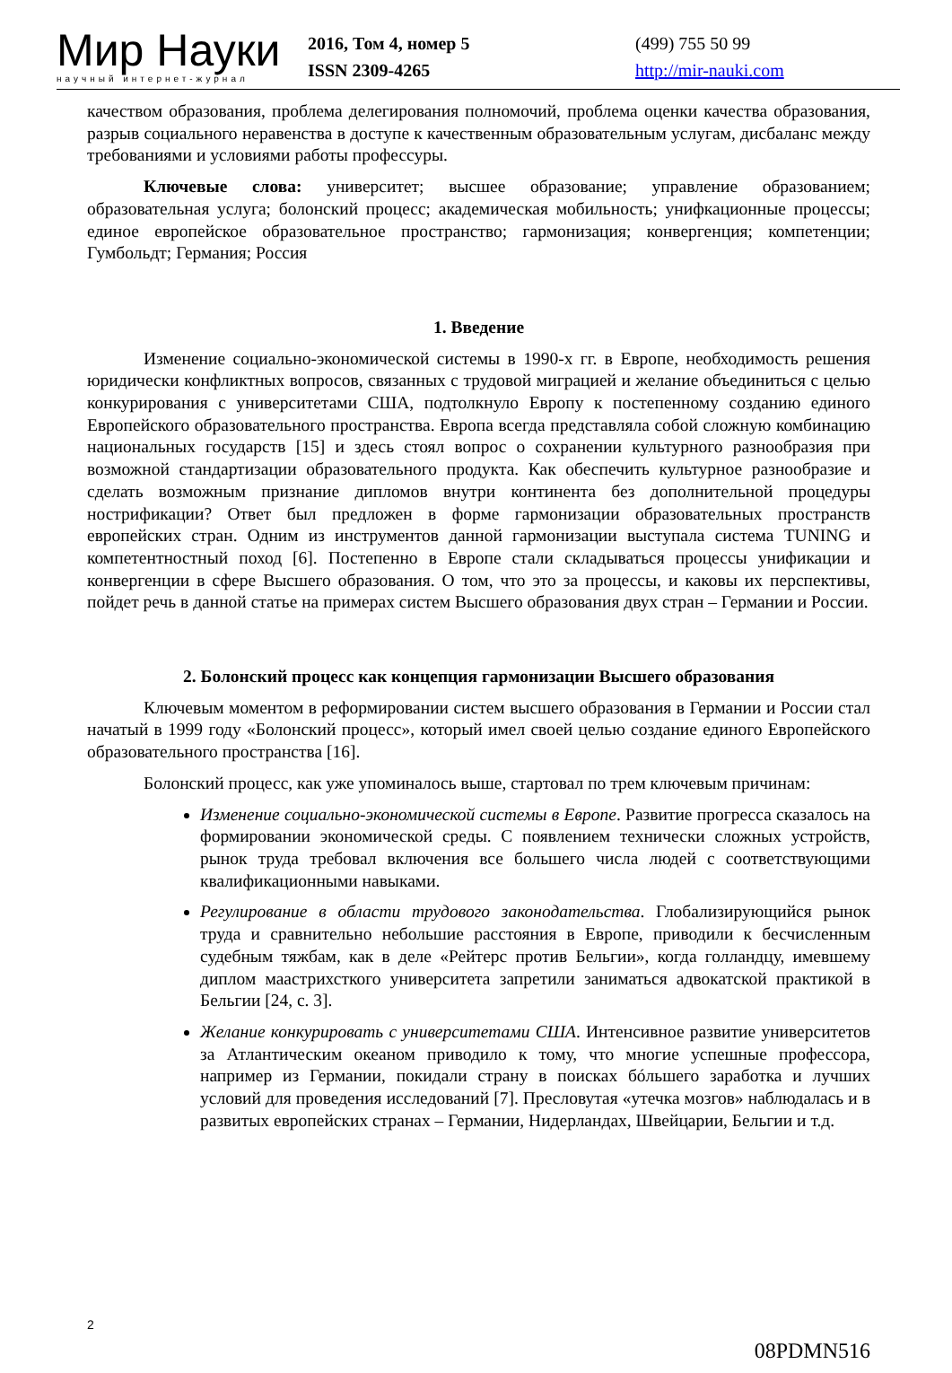Мир Науки
научный интернет-журнал
2016, Том 4, номер 5
ISSN 2309-4265
(499) 755 50 99
http://mir-nauki.com
качеством образования, проблема делегирования полномочий, проблема оценки качества образования, разрыв социального неравенства в доступе к качественным образовательным услугам, дисбаланс между требованиями и условиями работы профессуры.
Ключевые слова: университет; высшее образование; управление образованием; образовательная услуга; болонский процесс; академическая мобильность; унифкационные процессы; единое европейское образовательное пространство; гармонизация; конвергенция; компетенции; Гумбольдт; Германия; Россия
1. Введение
Изменение социально-экономической системы в 1990-х гг. в Европе, необходимость решения юридически конфликтных вопросов, связанных с трудовой миграцией и желание объединиться с целью конкурирования с университетами США, подтолкнуло Европу к постепенному созданию единого Европейского образовательного пространства. Европа всегда представляла собой сложную комбинацию национальных государств [15] и здесь стоял вопрос о сохранении культурного разнообразия при возможной стандартизации образовательного продукта. Как обеспечить культурное разнообразие и сделать возможным признание дипломов внутри континента без дополнительной процедуры нострификации? Ответ был предложен в форме гармонизации образовательных пространств европейских стран. Одним из инструментов данной гармонизации выступала система TUNING и компетентностный поход [6]. Постепенно в Европе стали складываться процессы унификации и конвергенции в сфере Высшего образования. О том, что это за процессы, и каковы их перспективы, пойдет речь в данной статье на примерах систем Высшего образования двух стран – Германии и России.
2. Болонский процесс как концепция гармонизации Высшего образования
Ключевым моментом в реформировании систем высшего образования в Германии и России стал начатый в 1999 году «Болонский процесс», который имел своей целью создание единого Европейского образовательного пространства [16].
Болонский процесс, как уже упоминалось выше, стартовал по трем ключевым причинам:
Изменение социально-экономической системы в Европе. Развитие прогресса сказалось на формировании экономической среды. С появлением технически сложных устройств, рынок труда требовал включения все большего числа людей с соответствующими квалификационными навыками.
Регулирование в области трудового законодательства. Глобализирующийся рынок труда и сравнительно небольшие расстояния в Европе, приводили к бесчисленным судебным тяжбам, как в деле «Рейтерс против Бельгии», когда голландцу, имевшему диплом маастрихсткого университета запретили заниматься адвокатской практикой в Бельгии [24, с. 3].
Желание конкурировать с университетами США. Интенсивное развитие университетов за Атлантическим океаном приводило к тому, что многие успешные профессора, например из Германии, покидали страну в поисках бóльшего заработка и лучших условий для проведения исследований [7]. Пресловутая «утечка мозгов» наблюдалась и в развитых европейских странах – Германии, Нидерландах, Швейцарии, Бельгии и т.д.
2
08PDMN516